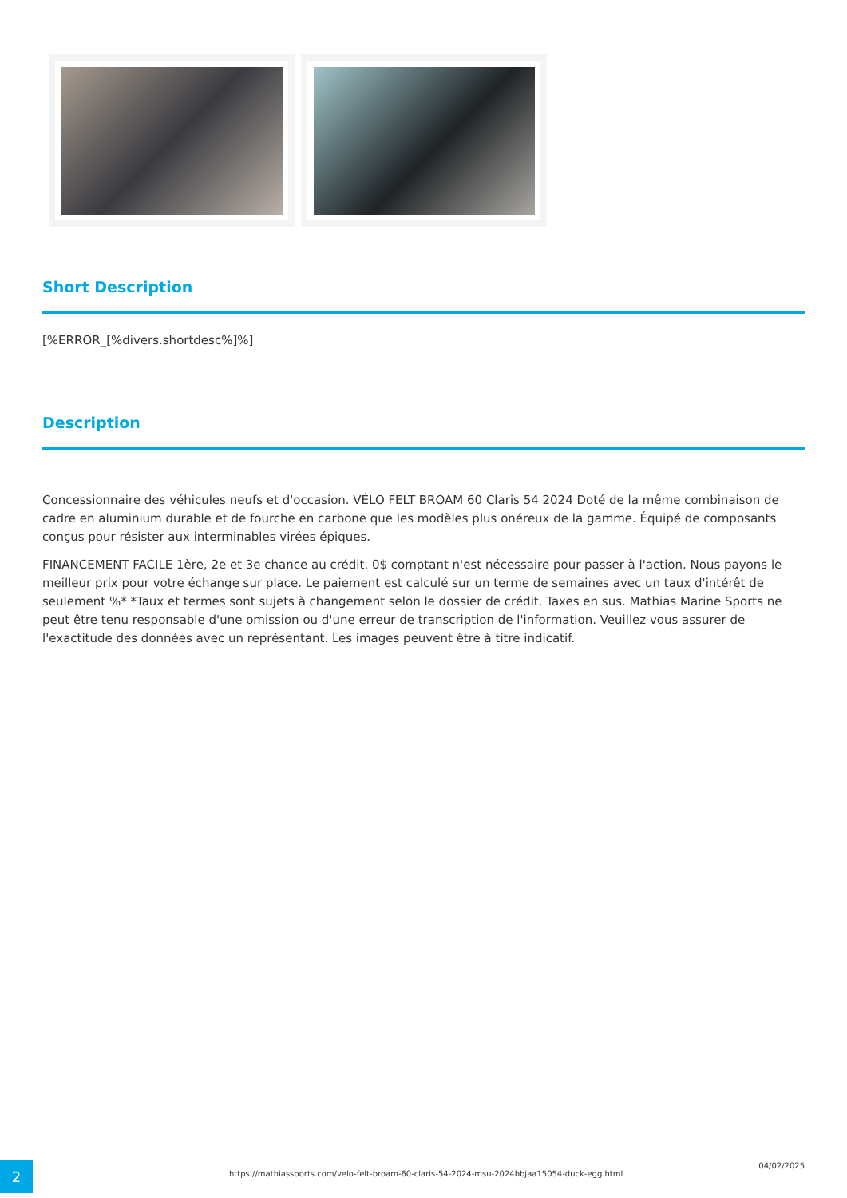Short Description
[%ERROR_[%divers.shortdesc%]%]
Description
Concessionnaire des véhicules neufs et d'occasion. VÉLO FELT BROAM 60 Claris 54 2024 Doté de la même combinaison de cadre en aluminium durable et de fourche en carbone que les modèles plus onéreux de la gamme. Équipé de composants conçus pour résister aux interminables virées épiques.
FINANCEMENT FACILE 1ère, 2e et 3e chance au crédit. 0$ comptant n'est nécessaire pour passer à l'action. Nous payons le meilleur prix pour votre échange sur place. Le paiement est calculé sur un terme de semaines avec un taux d'intérêt de seulement %* *Taux et termes sont sujets à changement selon le dossier de crédit. Taxes en sus. Mathias Marine Sports ne peut être tenu responsable d'une omission ou d'une erreur de transcription de l'information. Veuillez vous assurer de l'exactitude des données avec un représentant. Les images peuvent être à titre indicatif.
2
https://mathiassports.com/velo-felt-broam-60-claris-54-2024-msu-2024bbjaa15054-duck-egg.html
04/02/2025